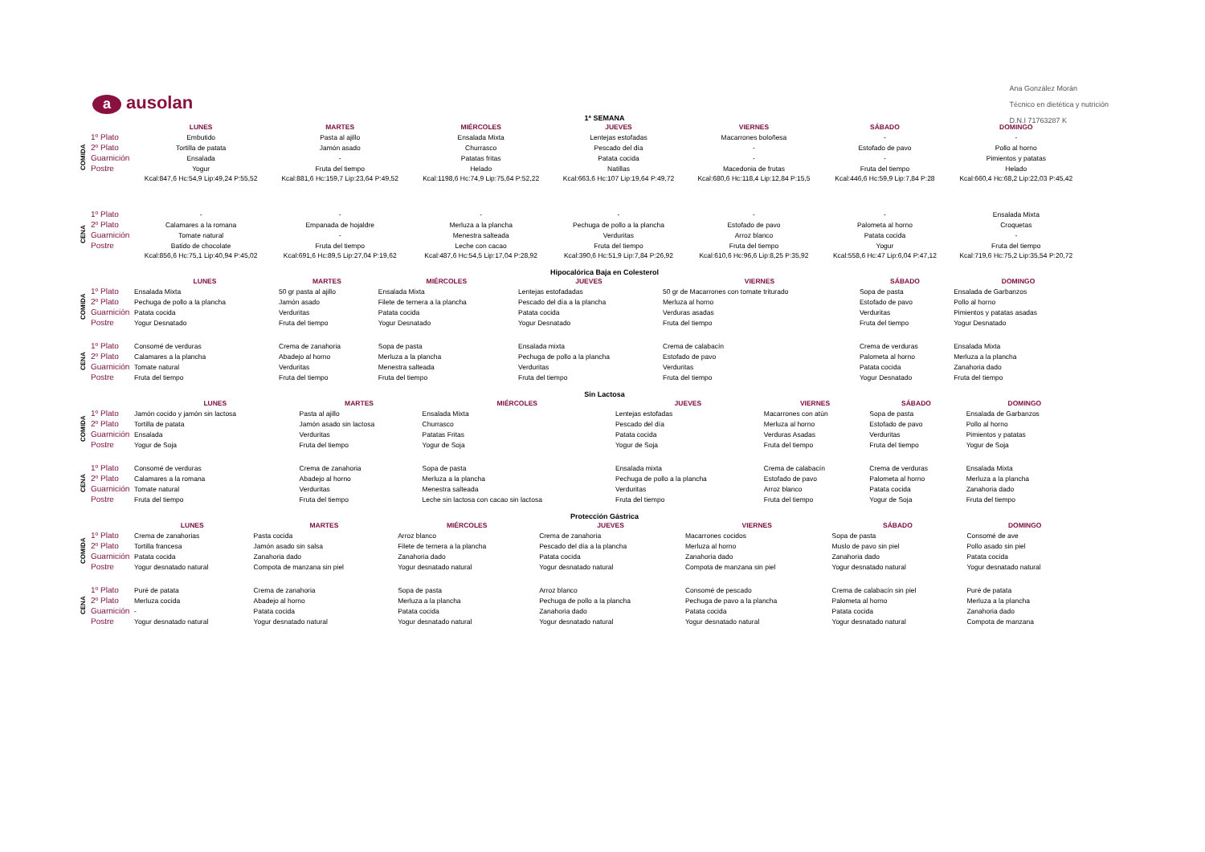Ana González Morán
Técnico en dietética y nutrición
D.N.I 71763287 K
aausolan
1ª SEMANA
| | | LUNES | MARTES | MIÉRCOLES | JUEVES | VIERNES | SÁBADO | DOMINGO |
| --- | --- | --- | --- | --- | --- | --- | --- | --- |
| COMIDA | 1º Plato | Embutido | Pasta al ajillo | Ensalada Mixta | Lentejas estofadas | Macarrones boloñesa | - | - |
| | 2º Plato | Tortilla de patata | Jamón asado | Churrasco | Pescado del día | - | Estofado de pavo | Pollo al horno |
| | Guarnición | Ensalada | - | Patatas fritas | Patata cocida | - | - | Pimientos y patatas |
| | Postre | Yogur | Fruta del tiempo | Helado | Natillas | Macedonia de frutas | Fruta del tiempo | Helado |
| | | Kcal:847,6 Hc:54,9 Lip:49,24 P:55,52 | Kcal:881,6 Hc:159,7 Lip:23,64 P:49,52 | Kcal:1198,6 Hc:74,9 Lip:75,64 P:52,22 | Kcal:663,6 Hc:107 Lip:19,64 P:49,72 | Kcal:680,6 Hc:118,4 Lip:12,84 P:15,5 | Kcal:446,6 Hc:59,9 Lip:7,84 P:28 | Kcal:660,4 Hc:68,2 Lip:22,03 P:45,42 |
| CENA | 1º Plato | - | - | - | - | - | - | Ensalada Mixta |
| | 2º Plato | Calamares a la romana | Empanada de hojaldre | Merluza a la plancha | Pechuga de pollo a la plancha | Estofado de pavo | Palometa al horno | Croquetas |
| | Guarnición | Tomate natural | - | Menestra salteada | Verduritas | Arroz blanco | Patata cocida | - |
| | Postre | Batido de chocolate | Fruta del tiempo | Leche con cacao | Fruta del tiempo | Fruta del tiempo | Yogur | Fruta del tiempo |
| | | Kcal:856,6 Hc:75,1 Lip:40,94 P:45,02 | Kcal:691,6 Hc:89,5 Lip:27,04 P:19,62 | Kcal:487,6 Hc:54,5 Lip:17,04 P:28,92 | Kcal:390,6 Hc:51,9 Lip:7,84 P:26,92 | Kcal:610,6 Hc:96,6 Lip:8,25 P:35,92 | Kcal:558,6 Hc:47 Lip:6,04 P:47,12 | Kcal:719,6 Hc:75,2 Lip:35,54 P:20,72 |
Hipocalórica Baja en Colesterol
| | | LUNES | MARTES | MIÉRCOLES | JUEVES | VIERNES | SÁBADO | DOMINGO |
| --- | --- | --- | --- | --- | --- | --- | --- | --- |
| COMIDA | 1º Plato | Ensalada Mixta | 50 gr pasta al ajillo | Ensalada Mixta | Lentejas estofadadas | 50 gr de Macarrones con tomate triturado | Sopa de pasta | Ensalada de Garbanzos |
| | 2º Plato | Pechuga de pollo a la plancha | Jamón asado | Filete de ternera a la plancha | Pescado del día a la plancha | Merluza al horno | Estofado de pavo | Pollo al horno |
| | Guarnición | Patata cocida | Verduritas | Patata cocida | Patata cocida | Verduras asadas | Verduritas | Pimientos y patatas asadas |
| | Postre | Yogur Desnatado | Fruta del tiempo | Yogur Desnatado | Yogur Desnatado | Fruta del tiempo | Fruta del tiempo | Yogur Desnatado |
| CENA | 1º Plato | Consomé de verduras | Crema de zanahoria | Sopa de pasta | Ensalada mixta | Crema de calabacín | Crema de verduras | Ensalada Mixta |
| | 2º Plato | Calamares a la plancha | Abadejo al horno | Merluza a la plancha | Pechuga de pollo a la plancha | Estofado de pavo | Palometa al horno | Merluza a la plancha |
| | Guarnición | Tomate natural | Verduritas | Menestra salteada | Verduritas | Verduritas | Patata cocida | Zanahoria dado |
| | Postre | Fruta del tiempo | Fruta del tiempo | Fruta del tiempo | Fruta del tiempo | Fruta del tiempo | Yogur Desnatado | Fruta del tiempo |
Sin Lactosa
| | | LUNES | MARTES | MIÉRCOLES | JUEVES | VIERNES | SÁBADO | DOMINGO |
| --- | --- | --- | --- | --- | --- | --- | --- | --- |
| COMIDA | 1º Plato | Jamón cocido y jamón sin lactosa | Pasta al ajillo | Ensalada Mixta | Lentejas estofadas | Macarrones con atún | Sopa de pasta | Ensalada de Garbanzos |
| | 2º Plato | Tortilla de patata | Jamón asado sin lactosa | Churrasco | Pescado del día | Merluza al horno | Estofado de pavo | Pollo al horno |
| | Guarnición | Ensalada | Verduritas | Patatas Fritas | Patata cocida | Verduras Asadas | Verduritas | Pimientos y patatas |
| | Postre | Yogur de Soja | Fruta del tiempo | Yogur de Soja | Yogur de Soja | Fruta del tiempo | Fruta del tiempo | Yogur de Soja |
| CENA | 1º Plato | Consomé de verduras | Crema de zanahoria | Sopa de pasta | Ensalada mixta | Crema de calabacín | Crema de verduras | Ensalada Mixta |
| | 2º Plato | Calamares a la romana | Abadejo al horno | Merluza a la plancha | Pechuga de pollo a la plancha | Estofado de pavo | Palometa al horno | Merluza a la plancha |
| | Guarnición | Tomate natural | Verduritas | Menestra salteada | Verduritas | Arroz blanco | Patata cocida | Zanahoria dado |
| | Postre | Fruta del tiempo | Fruta del tiempo | Leche sin lactosa con cacao sin lactosa | Fruta del tiempo | Fruta del tiempo | Yogur de Soja | Fruta del tiempo |
Protección Gástrica
| | | LUNES | MARTES | MIÉRCOLES | JUEVES | VIERNES | SÁBADO | DOMINGO |
| --- | --- | --- | --- | --- | --- | --- | --- | --- |
| COMIDA | 1º Plato | Crema de zanahorias | Pasta cocida | Arroz blanco | Crema de zanahoria | Macarrones cocidos | Sopa de pasta | Consomé de ave |
| | 2º Plato | Tortilla francesa | Jamón asado sin salsa | Filete de ternera a la plancha | Pescado del día a la plancha | Merluza al horno | Muslo de pavo sin piel | Pollo asado sin piel |
| | Guarnición | Patata cocida | Zanahoria dado | Zanahoria dado | Patata cocida | Zanahoria dado | Zanahoria dado | Patata cocida |
| | Postre | Yogur desnatado natural | Compota de manzana sin piel | Yogur desnatado natural | Yogur desnatado natural | Compota de manzana sin piel | Yogur desnatado natural | Yogur desnatado natural |
| CENA | 1º Plato | Puré de patata | Crema de zanahoria | Sopa de pasta | Arroz blanco | Consomé de pescado | Crema de calabacín sin piel | Puré de patata |
| | 2º Plato | Merluza cocida | Abadejo al horno | Merluza a la plancha | Pechuga de pollo a la plancha | Pechuga de pavo a la plancha | Palometa al horno | Merluza a la plancha |
| | Guarnición | - | Patata cocida | Patata cocida | Zanahoria dado | Patata cocida | Patata cocida | Zanahoria dado |
| | Postre | Yogur desnatado natural | Yogur desnatado natural | Yogur desnatado natural | Yogur desnatado natural | Yogur desnatado natural | Yogur desnatado natural | Compota de manzana |